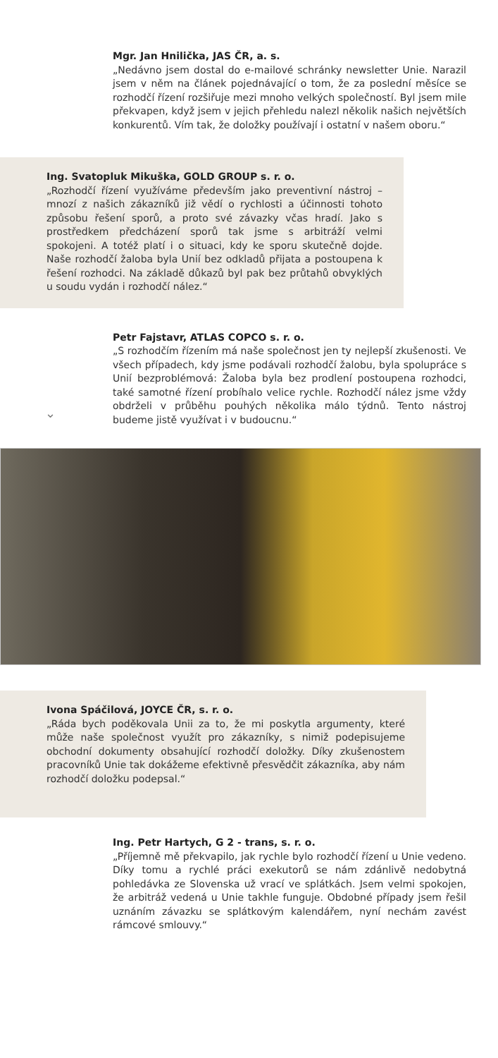Mgr. Jan Hnilička, JAS ČR, a. s.
„Nedávno jsem dostal do e-mailové schránky newsletter Unie. Narazil jsem v něm na článek pojednávající o tom, že za poslední měsíce se rozhodčí řízení rozšiřuje mezi mnoho velkých společností. Byl jsem mile překvapen, když jsem v jejich přehledu nalezl několik našich největších konkurentů. Vím tak, že doložky používají i ostatní v našem oboru.“
Ing. Svatopluk Mikuška, GOLD GROUP s. r. o.
„Rozhodčí řízení využíváme především jako preventivní nástroj – mnozí z našich zákazníků již vědí o rychlosti a účinnosti tohoto způsobu řešení sporů, a proto své závazky včas hradí. Jako s prostředkem předcházení sporů tak jsme s arbitráží velmi spokojeni. A totéž platí i o situaci, kdy ke sporu skutečně dojde. Naše rozhodčí žaloba byla Unií bez odkladů přijata a postoupena k řešení rozhodci. Na základě důkazů byl pak bez průtahů obvyklých u soudu vydán i rozhodčí nález.“
Petr Fajstavr, ATLAS COPCO s. r. o.
„S rozhodčím řízením má naše společnost jen ty nejlepší zkušenosti. Ve všech případech, kdy jsme podávali rozhodčí žalobu, byla spolupráce s Unií bezproblémová: Žaloba byla bez prodlení postoupena rozhodci, také samotné řízení probíhalo velice rychle. Rozhodčí nález jsme vždy obdrželi v průběhu pouhých několika málo týdnů. Tento nástroj budeme jistě využívat i v budoucnu.“⌄
Ivona Spáčilová, JOYCE ČR, s. r. o.
„Ráda bych poděkovala Unii za to, že mi poskytla argumenty, které může naše společnost využít pro zákazníky, s nimiž podepisujeme obchodní dokumenty obsahující rozhodčí doložky. Díky zkušenostem pracovníků Unie tak dokážeme efektivně přesvědčit zákazníka, aby nám rozhodčí doložku podepsal.“
Ing. Petr Hartych, G 2 - trans, s. r. o.
„Příjemně mě překvapilo, jak rychle bylo rozhodčí řízení u Unie vedeno. Díky tomu a rychlé práci exekutorů se nám zdánlivě nedobytná pohledávka ze Slovenska už vrací ve splátkách. Jsem velmi spokojen, že arbitráž vedená u Unie takhle funguje. Obdobné případy jsem řešil uznáním závazku se splátkovým kalendářem, nyní nechám zavést rámcové smlouvy.“